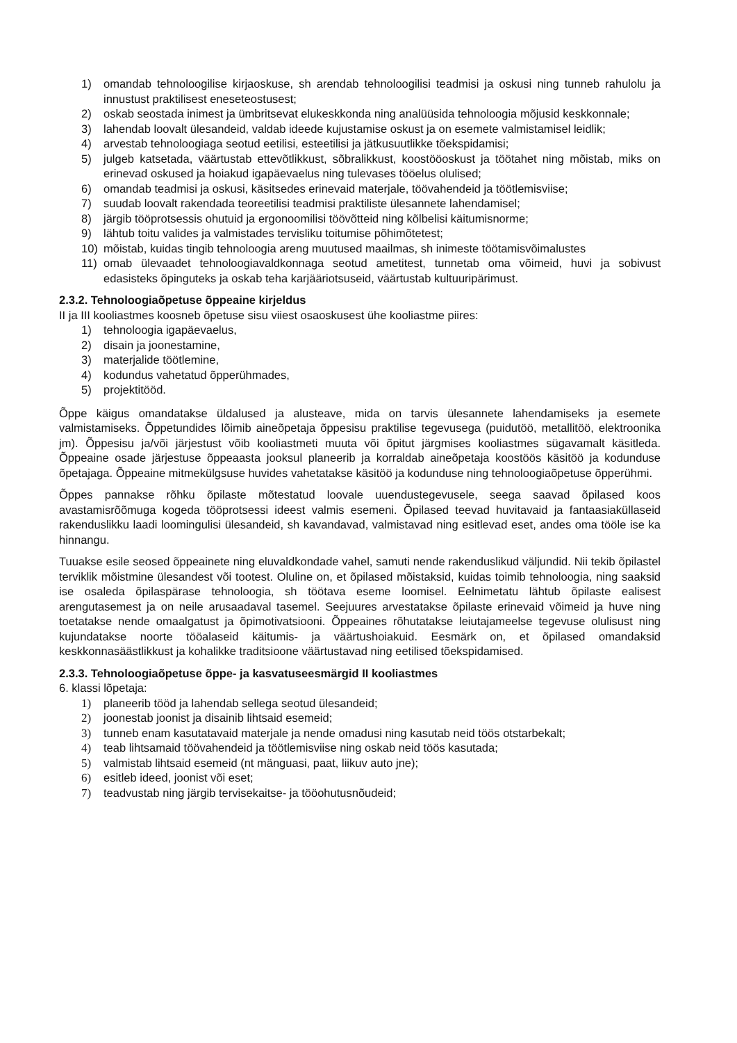1) omandab tehnoloogilise kirjaoskuse, sh arendab tehnoloogilisi teadmisi ja oskusi ning tunneb rahulolu ja innustust praktilisest eneseteostusest;
2) oskab seostada inimest ja ümbritsevat elukeskkonda ning analüüsida tehnoloogia mõjusid keskkonnale;
3) lahendab loovalt ülesandeid, valdab ideede kujustamise oskust ja on esemete valmistamisel leidlik;
4) arvestab tehnoloogiaga seotud eetilisi, esteetilisi ja jätkusuutlikke tõekspidamisi;
5) julgeb katsetada, väärtustab ettevõtlikkust, sõbralikkust, koostööoskust ja töötahet ning mõistab, miks on erinevad oskused ja hoiakud igapäevaelus ning tulevases tööelus olulised;
6) omandab teadmisi ja oskusi, käsitsedes erinevaid materjale, töövahendeid ja töötlemisviise;
7) suudab loovalt rakendada teoreetilisi teadmisi praktiliste ülesannete lahendamisel;
8) järgib tööprotsessis ohutuid ja ergonoomilisi töövõtteid ning kõlbelisi käitumisnorme;
9) lähtub toitu valides ja valmistades tervisliku toitumise põhimõtetest;
10) mõistab, kuidas tingib tehnoloogia areng muutused maailmas, sh inimeste töötamisvõimalustes
11) omab ülevaadet tehnoloogiavaldkonnaga seotud ametitest, tunnetab oma võimeid, huvi ja sobivust edasisteks õpinguteks ja oskab teha karjääriotsuseid, väärtustab kultuuripärimust.
2.3.2. Tehnoloogiaõpetuse õppeaine kirjeldus
II ja III kooliastmes koosneb õpetuse sisu viiest osaoskusest ühe kooliastme piires:
1) tehnoloogia igapäevaelus,
2) disain ja joonestamine,
3) materjalide töötlemine,
4) kodundus vahetatud õpperühmades,
5) projektitööd.
Õppe käigus omandatakse üldalused ja alusteave, mida on tarvis ülesannete lahendamiseks ja esemete valmistamiseks. Õppetundides lõimib aineõpetaja õppesisu praktilise tegevusega (puidutöö, metallitöö, elektroonika jm). Õppesisu ja/või järjestust võib kooliastmeti muuta või õpitut järgmises kooliastmes sügavamalt käsitleda. Õppeaine osade järjestuse õppeaasta jooksul planeerib ja korraldab aineõpetaja koostöös käsitöö ja kodunduse õpetajaga. Õppeaine mitmekülgsuse huvides vahetatakse käsitöö ja kodunduse ning tehnoloogiaõpetuse õpperühmi.
Õppes pannakse rõhku õpilaste mõtestatud loovale uuendustegevusele, seega saavad õpilased koos avastamisrõõmuga kogeda tööprotsessi ideest valmis esemeni. Õpilased teevad huvitavaid ja fantaasiaküllaseid rakenduslikku laadi loomingulisi ülesandeid, sh kavandavad, valmistavad ning esitlevad eset, andes oma tööle ise ka hinnangu.
Tuuakse esile seosed õppeainete ning eluvaldkondade vahel, samuti nende rakenduslikud väljundid. Nii tekib õpilastel terviklik mõistmine ülesandest või tootest. Oluline on, et õpilased mõistaksid, kuidas toimib tehnoloogia, ning saaksid ise osaleda õpilaspärase tehnoloogia, sh töötava eseme loomisel. Eelnimetatu lähtub õpilaste ealisest arengutasemest ja on neile arusaadaval tasemel. Seejuures arvestatakse õpilaste erinevaid võimeid ja huve ning toetatakse nende omaalgatust ja õpimotivatsiooni. Õppeaines rõhutatakse leiutajameelse tegevuse olulisust ning kujundatakse noorte tööalaseid käitumis- ja väärtushoiakuid. Eesmärk on, et õpilased omandaksid keskkonnasäästlikkust ja kohalikke traditsioone väärtustavad ning eetilised tõekspidamised.
2.3.3. Tehnoloogiaõpetuse õppe- ja kasvatuseesmärgid II kooliastmes
6. klassi lõpetaja:
1) planeerib tööd ja lahendab sellega seotud ülesandeid;
2) joonestab joonist ja disainib lihtsaid esemeid;
3) tunneb enam kasutatavaid materjale ja nende omadusi ning kasutab neid töös otstarbekalt;
4) teab lihtsamaid töövahendeid ja töötlemisviise ning oskab neid töös kasutada;
5) valmistab lihtsaid esemeid (nt mänguasi, paat, liikuv auto jne);
6) esitleb ideed, joonist või eset;
7) teadvustab ning järgib tervisekaitse- ja tööohutusnõudeid;